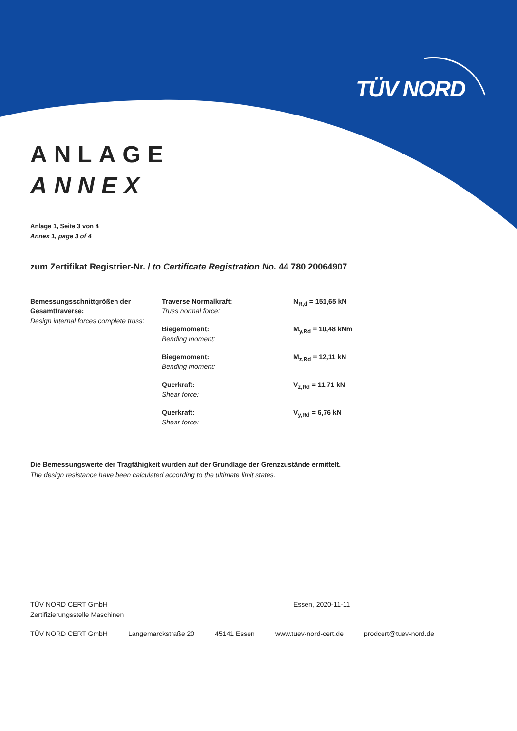TÜV NORD
ANLAGE
ANNEX
Anlage 1, Seite 3 von 4
Annex 1, page 3 of 4
zum Zertifikat Registrier-Nr. / to Certificate Registration No. 44 780 20064907
| Bemessungsschnittgrößen der Gesamttraverse: Design internal forces complete truss: | Traverse Normalkraft: Truss normal force: | N<sub>R,d</sub> = 151,65 kN |
| | Biegemoment: Bending moment: | M<sub>y,Rd</sub> = 10,48 kNm |
| | Biegemoment: Bending moment: | M<sub>z,Rd</sub> = 12,11 kN |
| | Querkraft: Shear force: | V<sub>z,Rd</sub> = 11,71 kN |
| | Querkraft: Shear force: | V<sub>y,Rd</sub> = 6,76 kN |
Die Bemessungswerte der Tragfähigkeit wurden auf der Grundlage der Grenzzustände ermittelt.
The design resistance have been calculated according to the ultimate limit states.
TÜV NORD CERT GmbH
Zertifizierungsstelle Maschinen
Essen, 2020-11-11
TÜV NORD CERT GmbH Langemarckstraße 20 45141 Essen www.tuev-nord-cert.de prodcert@tuev-nord.de